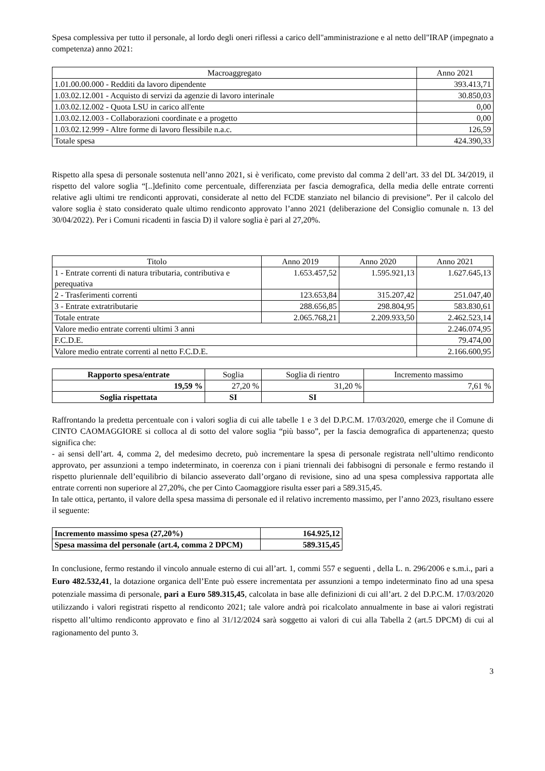Spesa complessiva per tutto il personale, al lordo degli oneri riflessi a carico dell"amministrazione e al netto dell"IRAP (impegnato a competenza) anno 2021:
| Macroaggregato | Anno 2021 |
| --- | --- |
| 1.01.00.00.000 - Redditi da lavoro dipendente | 393.413,71 |
| 1.03.02.12.001 - Acquisto di servizi da agenzie di lavoro interinale | 30.850,03 |
| 1.03.02.12.002 - Quota LSU in carico all'ente | 0,00 |
| 1.03.02.12.003 - Collaborazioni coordinate e a progetto | 0,00 |
| 1.03.02.12.999 - Altre forme di lavoro flessibile n.a.c. | 126,59 |
| Totale spesa | 424.390,33 |
Rispetto alla spesa di personale sostenuta nell’anno 2021, si è verificato, come previsto dal comma 2 dell’art. 33 del DL 34/2019, il rispetto del valore soglia “[..]definito come percentuale, differenziata per fascia demografica, della media delle entrate correnti relative agli ultimi tre rendiconti approvati, considerate al netto del FCDE stanziato nel bilancio di previsione”. Per il calcolo del valore soglia è stato considerato quale ultimo rendiconto approvato l’anno 2021 (deliberazione del Consiglio comunale n. 13 del 30/04/2022). Per i Comuni ricadenti in fascia D) il valore soglia è pari al 27,20%.
| Titolo | Anno 2019 | Anno 2020 | Anno 2021 |
| --- | --- | --- | --- |
| 1 - Entrate correnti di natura tributaria, contributiva e perequativa | 1.653.457,52 | 1.595.921,13 | 1.627.645,13 |
| 2 - Trasferimenti correnti | 123.653,84 | 315.207,42 | 251.047,40 |
| 3 - Entrate extratributarie | 288.656,85 | 298.804,95 | 583.830,61 |
| Totale entrate | 2.065.768,21 | 2.209.933,50 | 2.462.523,14 |
| Valore medio entrate correnti ultimi 3 anni | | | 2.246.074,95 |
| F.C.D.E. | | | 79.474,00 |
| Valore medio entrate correnti al netto F.C.D.E. | | | 2.166.600,95 |
| Rapporto spesa/entrate | Soglia | Soglia di rientro | Incremento massimo |
| --- | --- | --- | --- |
| 19,59 % | 27,20 % | 31,20 % | 7,61 % |
| Soglia rispettata | SI | SI | |
Raffrontando la predetta percentuale con i valori soglia di cui alle tabelle 1 e 3 del D.P.C.M. 17/03/2020, emerge che il Comune di CINTO CAOMAGGIORE si colloca al di sotto del valore soglia “più basso”, per la fascia demografica di appartenenza; questo significa che:
- ai sensi dell’art. 4, comma 2, del medesimo decreto, può incrementare la spesa di personale registrata nell’ultimo rendiconto approvato, per assunzioni a tempo indeterminato, in coerenza con i piani triennali dei fabbisogni di personale e fermo restando il rispetto pluriennale dell’equilibrio di bilancio asseverato dall’organo di revisione, sino ad una spesa complessiva rapportata alle entrate correnti non superiore al 27,20%, che per Cinto Caomaggiore risulta esser pari a 589.315,45.
In tale ottica, pertanto, il valore della spesa massima di personale ed il relativo incremento massimo, per l’anno 2023, risultano essere il seguente:
| Incremento massimo spesa (27,20%) | 164.925,12 |
| Spesa massima del personale (art.4, comma 2 DPCM) | 589.315,45 |
In conclusione, fermo restando il vincolo annuale esterno di cui all’art. 1, commi 557 e seguenti , della L. n. 296/2006 e s.m.i., pari a Euro 482.532,41, la dotazione organica dell’Ente può essere incrementata per assunzioni a tempo indeterminato fino ad una spesa potenziale massima di personale, pari a Euro 589.315,45, calcolata in base alle definizioni di cui all’art. 2 del D.P.C.M. 17/03/2020 utilizzando i valori registrati rispetto al rendiconto 2021; tale valore andrà poi ricalcolato annualmente in base ai valori registrati rispetto all’ultimo rendiconto approvato e fino al 31/12/2024 sarà soggetto ai valori di cui alla Tabella 2 (art.5 DPCM) di cui al ragionamento del punto 3.
3